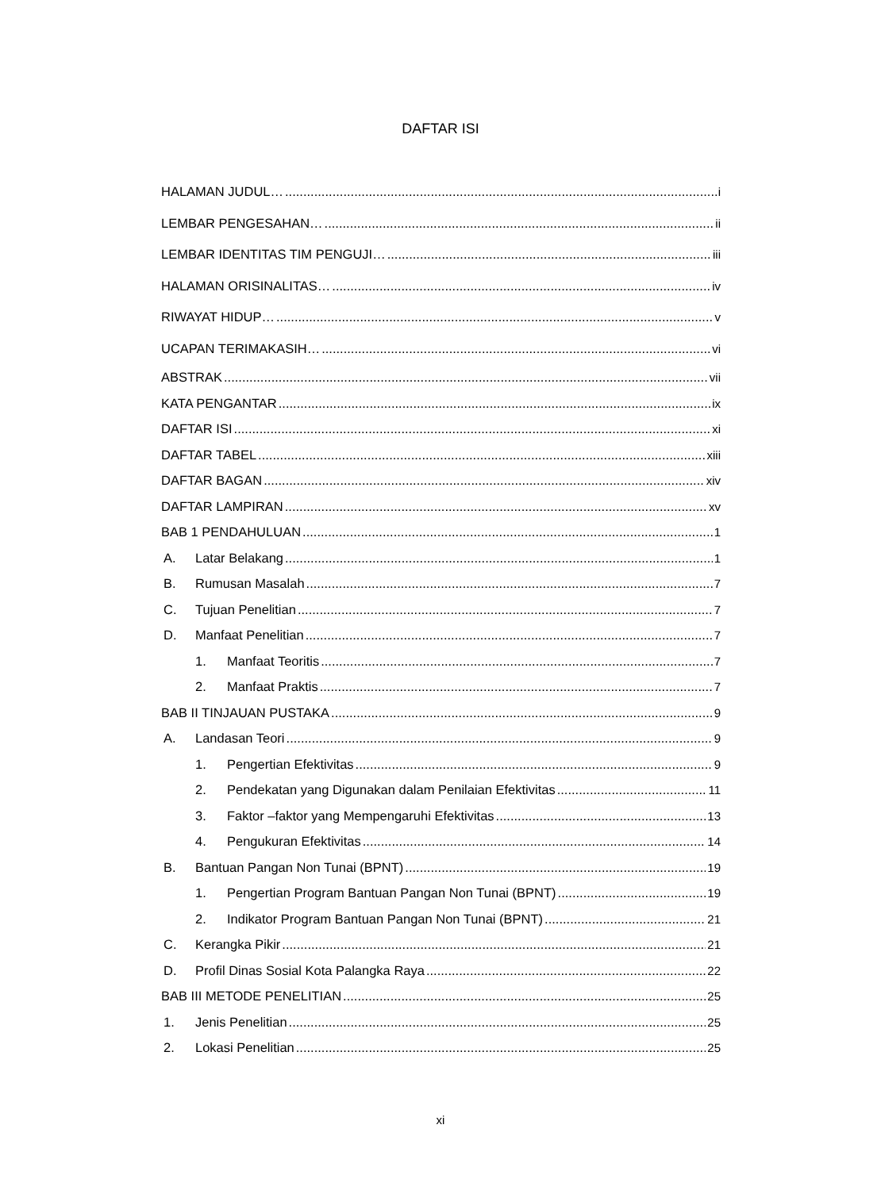DAFTAR ISI
HALAMAN JUDUL… i
LEMBAR PENGESAHAN… ii
LEMBAR IDENTITAS TIM PENGUJI… iii
HALAMAN ORISINALITAS… iv
RIWAYAT HIDUP… v
UCAPAN TERIMAKASIH… vi
ABSTRAK vii
KATA PENGANTAR ix
DAFTAR ISI xi
DAFTAR TABEL xiii
DAFTAR BAGAN xiv
DAFTAR LAMPIRAN xv
BAB 1 PENDAHULUAN 1
A. Latar Belakang 1
B. Rumusan Masalah 7
C. Tujuan Penelitian 7
D. Manfaat Penelitian 7
1. Manfaat Teoritis 7
2. Manfaat Praktis 7
BAB II TINJAUAN PUSTAKA 9
A. Landasan Teori 9
1. Pengertian Efektivitas 9
2. Pendekatan yang Digunakan dalam Penilaian Efektivitas 11
3. Faktor –faktor yang Mempengaruhi Efektivitas 13
4. Pengukuran Efektivitas 14
B. Bantuan Pangan Non Tunai (BPNT) 19
1. Pengertian Program Bantuan Pangan Non Tunai (BPNT) 19
2. Indikator Program Bantuan Pangan Non Tunai (BPNT) 21
C. Kerangka Pikir 21
D. Profil Dinas Sosial Kota Palangka Raya 22
BAB III METODE PENELITIAN 25
1. Jenis Penelitian 25
2. Lokasi Penelitian 25
xi